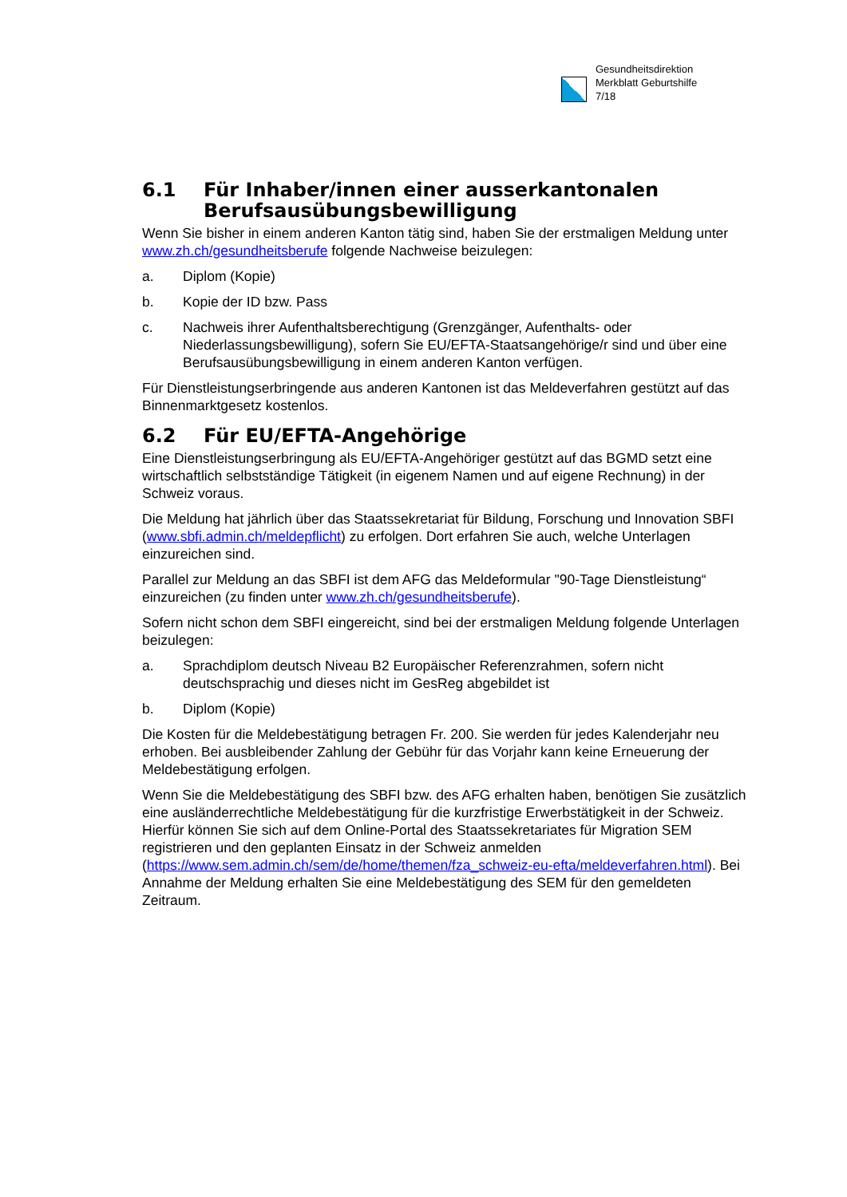Gesundheitsdirektion
Merkblatt Geburtshilfe
7/18
6.1 Für Inhaber/innen einer ausserkantonalen Berufsausübungsbewilligung
Wenn Sie bisher in einem anderen Kanton tätig sind, haben Sie der erstmaligen Meldung unter www.zh.ch/gesundheitsberufe folgende Nachweise beizulegen:
a. Diplom (Kopie)
b. Kopie der ID bzw. Pass
c. Nachweis ihrer Aufenthaltsberechtigung (Grenzgänger, Aufenthalts- oder Niederlassungsbewilligung), sofern Sie EU/EFTA-Staatsangehörige/r sind und über eine Berufsausübungsbewilligung in einem anderen Kanton verfügen.
Für Dienstleistungserbringende aus anderen Kantonen ist das Meldeverfahren gestützt auf das Binnenmarktgesetz kostenlos.
6.2 Für EU/EFTA-Angehörige
Eine Dienstleistungserbringung als EU/EFTA-Angehöriger gestützt auf das BGMD setzt eine wirtschaftlich selbstständige Tätigkeit (in eigenem Namen und auf eigene Rechnung) in der Schweiz voraus.
Die Meldung hat jährlich über das Staatssekretariat für Bildung, Forschung und Innovation SBFI (www.sbfi.admin.ch/meldepflicht) zu erfolgen. Dort erfahren Sie auch, welche Unterlagen einzureichen sind.
Parallel zur Meldung an das SBFI ist dem AFG das Meldeformular "90-Tage Dienstleistung“ einzureichen (zu finden unter www.zh.ch/gesundheitsberufe).
Sofern nicht schon dem SBFI eingereicht, sind bei der erstmaligen Meldung folgende Unterlagen beizulegen:
a. Sprachdiplom deutsch Niveau B2 Europäischer Referenzrahmen, sofern nicht deutschsprachig und dieses nicht im GesReg abgebildet ist
b. Diplom (Kopie)
Die Kosten für die Meldebestätigung betragen Fr. 200. Sie werden für jedes Kalenderjahr neu erhoben. Bei ausbleibender Zahlung der Gebühr für das Vorjahr kann keine Erneuerung der Meldebestätigung erfolgen.
Wenn Sie die Meldebestätigung des SBFI bzw. des AFG erhalten haben, benötigen Sie zusätzlich eine ausländerrechtliche Meldebestätigung für die kurzfristige Erwerbstätigkeit in der Schweiz. Hierfür können Sie sich auf dem Online-Portal des Staatssekretariates für Migration SEM registrieren und den geplanten Einsatz in der Schweiz anmelden (https://www.sem.admin.ch/sem/de/home/themen/fza_schweiz-eu-efta/meldeverfahren.html). Bei Annahme der Meldung erhalten Sie eine Meldebestätigung des SEM für den gemeldeten Zeitraum.